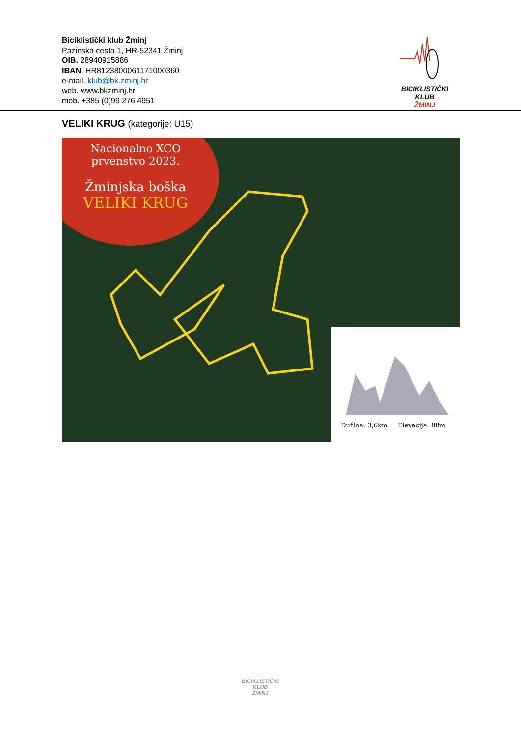Biciklistički klub Žminj
Pazinska cesta 1, HR-52341 Žminj
OIB. 28940915886
IBAN. HR8123800061171000360
e-mail. klub@bk.zminj.hr
web. www.bkzminj.hr
mob. +385 (0)99 276 4951
BICIKLISTIČKI KLUB
ŽMINJ
VELIKI KRUG (kategorije: U15)
Nacionalno XCO
prvenstvo 2023.
Žminjska boška
VELIKI KRUG
Dužina: 3,6km Elevacija: 88m
BICIKLISTIČKI KLUB
ŽMINJ